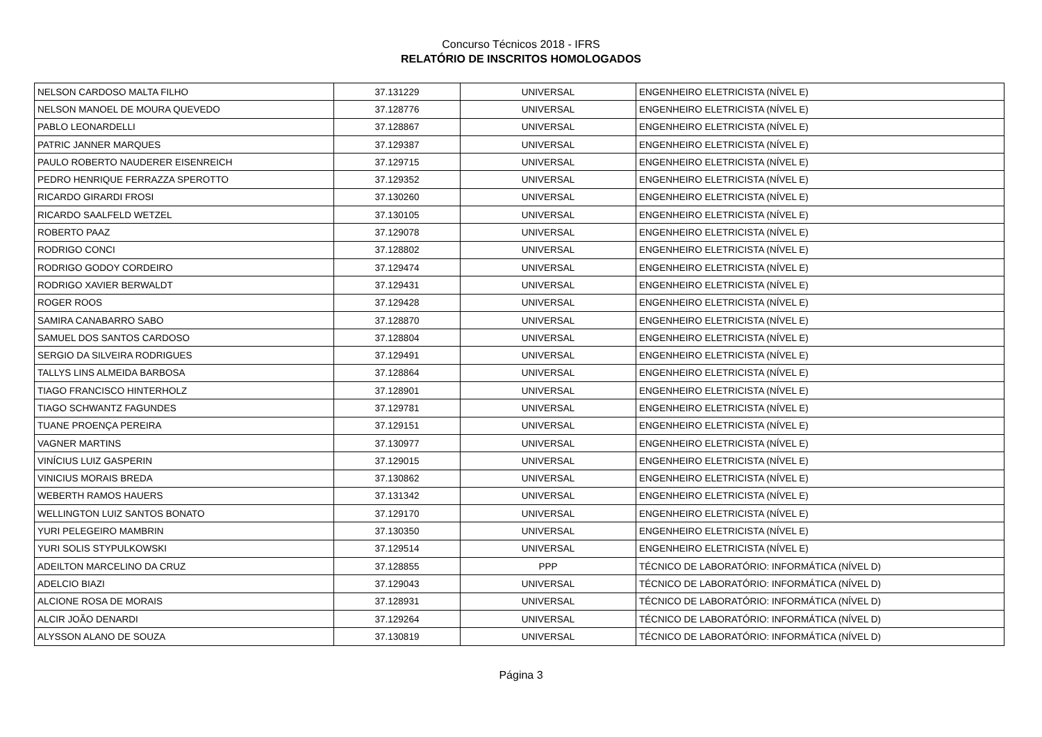Concurso Técnicos 2018 - IFRS
RELATÓRIO DE INSCRITOS HOMOLOGADOS
| NELSON CARDOSO MALTA FILHO | 37.131229 | UNIVERSAL | ENGENHEIRO ELETRICISTA (NÍVEL E) |
| NELSON MANOEL DE MOURA QUEVEDO | 37.128776 | UNIVERSAL | ENGENHEIRO ELETRICISTA (NÍVEL E) |
| PABLO LEONARDELLI | 37.128867 | UNIVERSAL | ENGENHEIRO ELETRICISTA (NÍVEL E) |
| PATRIC JANNER MARQUES | 37.129387 | UNIVERSAL | ENGENHEIRO ELETRICISTA (NÍVEL E) |
| PAULO ROBERTO NAUDERER EISENREICH | 37.129715 | UNIVERSAL | ENGENHEIRO ELETRICISTA (NÍVEL E) |
| PEDRO HENRIQUE FERRAZZA SPEROTTO | 37.129352 | UNIVERSAL | ENGENHEIRO ELETRICISTA (NÍVEL E) |
| RICARDO GIRARDI FROSI | 37.130260 | UNIVERSAL | ENGENHEIRO ELETRICISTA (NÍVEL E) |
| RICARDO SAALFELD WETZEL | 37.130105 | UNIVERSAL | ENGENHEIRO ELETRICISTA (NÍVEL E) |
| ROBERTO PAAZ | 37.129078 | UNIVERSAL | ENGENHEIRO ELETRICISTA (NÍVEL E) |
| RODRIGO CONCI | 37.128802 | UNIVERSAL | ENGENHEIRO ELETRICISTA (NÍVEL E) |
| RODRIGO GODOY CORDEIRO | 37.129474 | UNIVERSAL | ENGENHEIRO ELETRICISTA (NÍVEL E) |
| RODRIGO XAVIER BERWALDT | 37.129431 | UNIVERSAL | ENGENHEIRO ELETRICISTA (NÍVEL E) |
| ROGER ROOS | 37.129428 | UNIVERSAL | ENGENHEIRO ELETRICISTA (NÍVEL E) |
| SAMIRA CANABARRO SABO | 37.128870 | UNIVERSAL | ENGENHEIRO ELETRICISTA (NÍVEL E) |
| SAMUEL DOS SANTOS CARDOSO | 37.128804 | UNIVERSAL | ENGENHEIRO ELETRICISTA (NÍVEL E) |
| SERGIO DA SILVEIRA RODRIGUES | 37.129491 | UNIVERSAL | ENGENHEIRO ELETRICISTA (NÍVEL E) |
| TALLYS LINS ALMEIDA BARBOSA | 37.128864 | UNIVERSAL | ENGENHEIRO ELETRICISTA (NÍVEL E) |
| TIAGO FRANCISCO HINTERHOLZ | 37.128901 | UNIVERSAL | ENGENHEIRO ELETRICISTA (NÍVEL E) |
| TIAGO SCHWANTZ FAGUNDES | 37.129781 | UNIVERSAL | ENGENHEIRO ELETRICISTA (NÍVEL E) |
| TUANE PROENÇA PEREIRA | 37.129151 | UNIVERSAL | ENGENHEIRO ELETRICISTA (NÍVEL E) |
| VAGNER MARTINS | 37.130977 | UNIVERSAL | ENGENHEIRO ELETRICISTA (NÍVEL E) |
| VINÍCIUS LUIZ GASPERIN | 37.129015 | UNIVERSAL | ENGENHEIRO ELETRICISTA (NÍVEL E) |
| VINICIUS MORAIS BREDA | 37.130862 | UNIVERSAL | ENGENHEIRO ELETRICISTA (NÍVEL E) |
| WEBERTH RAMOS HAUERS | 37.131342 | UNIVERSAL | ENGENHEIRO ELETRICISTA (NÍVEL E) |
| WELLINGTON LUIZ SANTOS BONATO | 37.129170 | UNIVERSAL | ENGENHEIRO ELETRICISTA (NÍVEL E) |
| YURI PELEGEIRO MAMBRIN | 37.130350 | UNIVERSAL | ENGENHEIRO ELETRICISTA (NÍVEL E) |
| YURI SOLIS STYPULKOWSKI | 37.129514 | UNIVERSAL | ENGENHEIRO ELETRICISTA (NÍVEL E) |
| ADEILTON MARCELINO DA CRUZ | 37.128855 | PPP | TÉCNICO DE LABORATÓRIO: INFORMÁTICA (NÍVEL D) |
| ADELCIO BIAZI | 37.129043 | UNIVERSAL | TÉCNICO DE LABORATÓRIO: INFORMÁTICA (NÍVEL D) |
| ALCIONE ROSA DE MORAIS | 37.128931 | UNIVERSAL | TÉCNICO DE LABORATÓRIO: INFORMÁTICA (NÍVEL D) |
| ALCIR JOÃO DENARDI | 37.129264 | UNIVERSAL | TÉCNICO DE LABORATÓRIO: INFORMÁTICA (NÍVEL D) |
| ALYSSON ALANO DE SOUZA | 37.130819 | UNIVERSAL | TÉCNICO DE LABORATÓRIO: INFORMÁTICA (NÍVEL D) |
Página 3